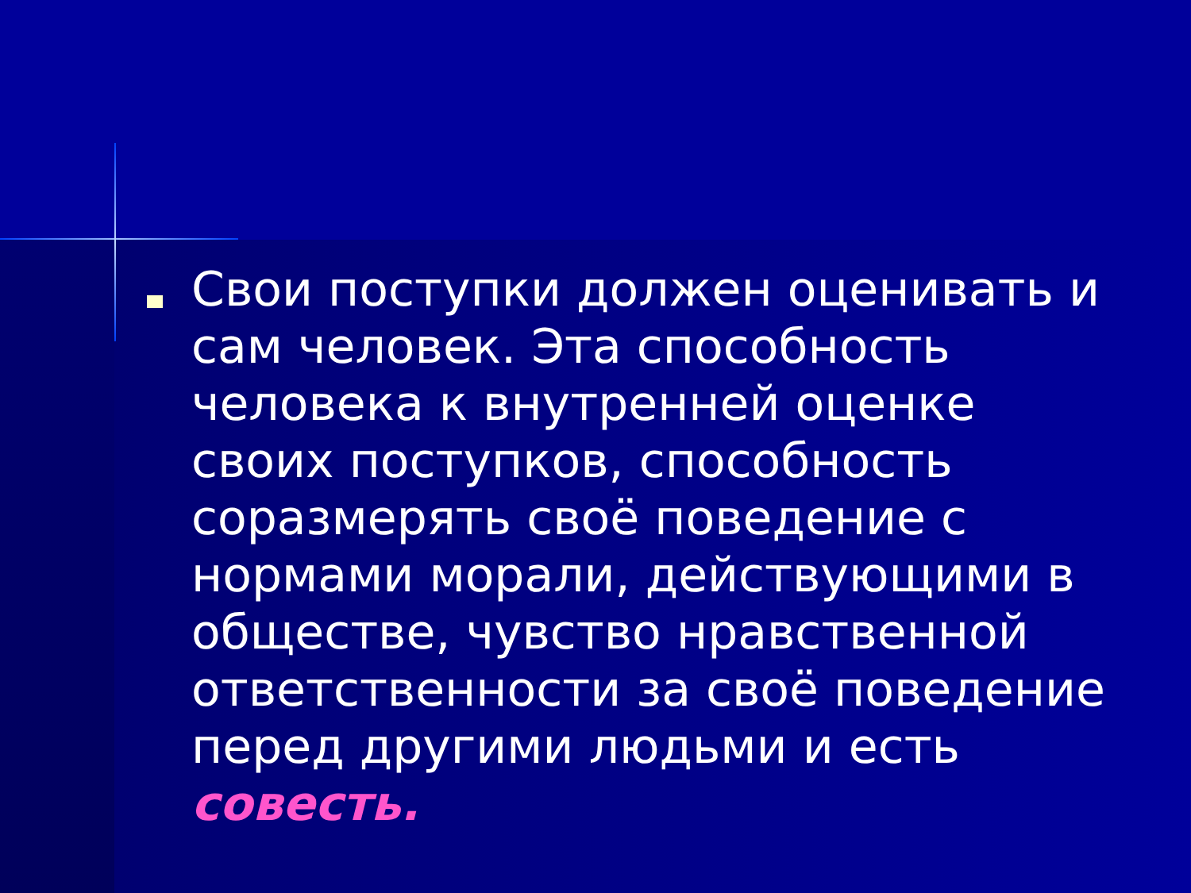Свои поступки должен оценивать и сам человек. Эта способность человека к внутренней оценке своих поступков, способность соразмерять своё поведение с нормами морали, действующими в обществе, чувство нравственной ответственности за своё поведение перед другими людьми и есть совесть.